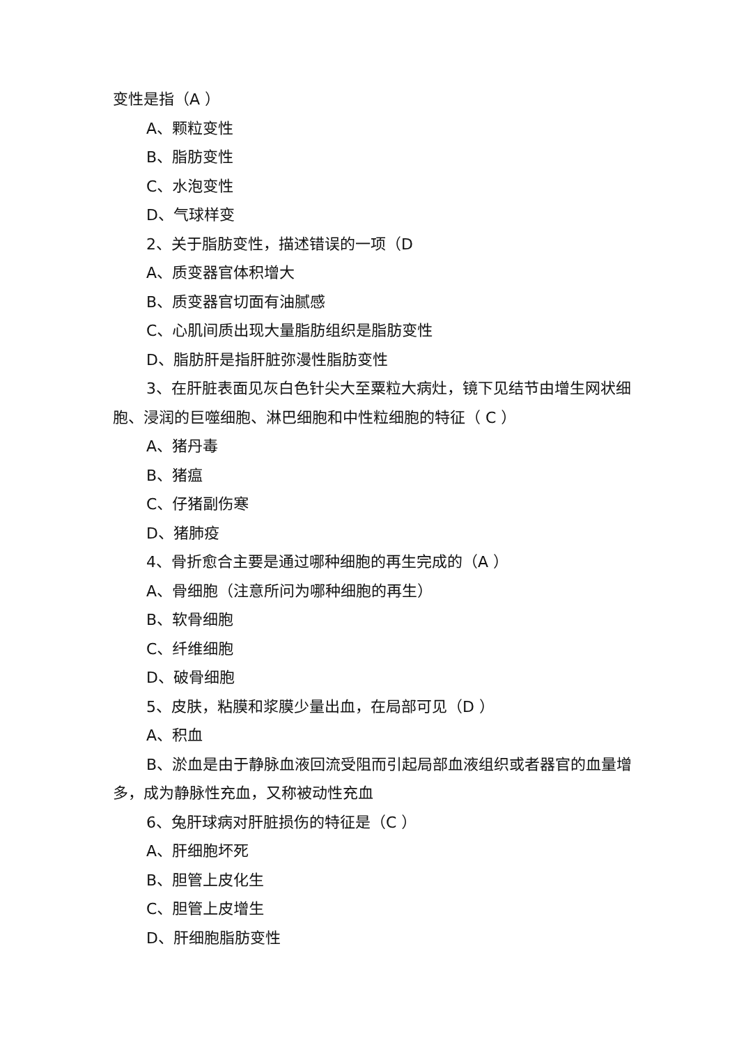变性是指（A ）
A、颗粒变性
B、脂肪变性
C、水泡变性
D、气球样变
2、关于脂肪变性，描述错误的一项（D
A、质变器官体积增大
B、质变器官切面有油腻感
C、心肌间质出现大量脂肪组织是脂肪变性
D、脂肪肝是指肝脏弥漫性脂肪变性
3、在肝脏表面见灰白色针尖大至粟粒大病灶，镜下见结节由增生网状细胞、浸润的巨噬细胞、淋巴细胞和中性粒细胞的特征（ C ）
A、猪丹毒
B、猪瘟
C、仔猪副伤寒
D、猪肺疫
4、骨折愈合主要是通过哪种细胞的再生完成的（A ）
A、骨细胞（注意所问为哪种细胞的再生）
B、软骨细胞
C、纤维细胞
D、破骨细胞
5、皮肤，粘膜和浆膜少量出血，在局部可见（D ）
A、积血
B、淤血是由于静脉血液回流受阻而引起局部血液组织或者器官的血量增多，成为静脉性充血，又称被动性充血
6、兔肝球病对肝脏损伤的特征是（C ）
A、肝细胞坏死
B、胆管上皮化生
C、胆管上皮增生
D、肝细胞脂肪变性